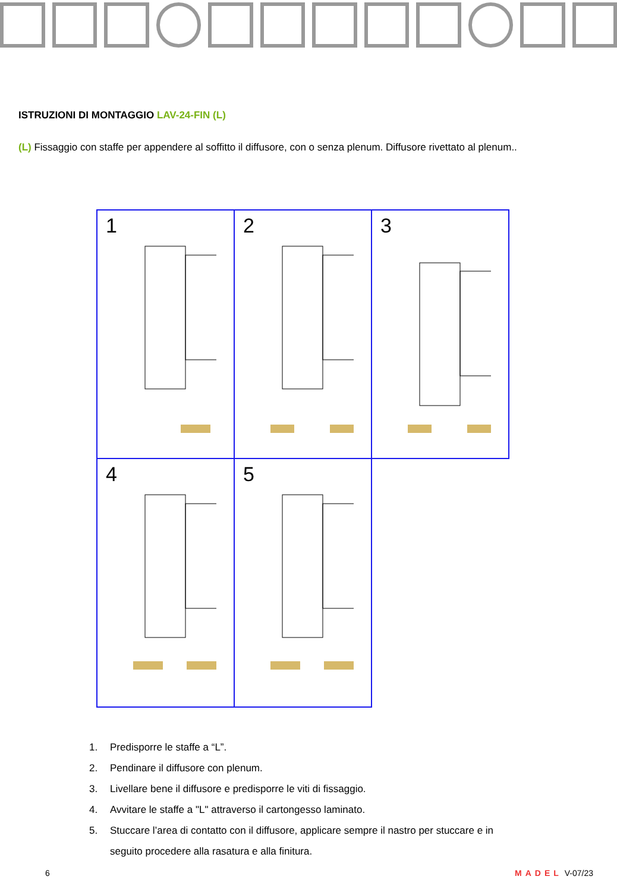ISTRUZIONI DI MONTAGGIO LAV-24-FIN (L)
(L) Fissaggio con staffe per appendere al soffitto il diffusore, con o senza plenum. Diffusore rivettato al plenum..
1
2
3
4
5
1. Predisporre le staffe a “L”.
2. Pendinare il diffusore con plenum.
3. Livellare bene il diffusore e predisporre le viti di fissaggio.
4. Avvitare le staffe a "L" attraverso il cartongesso laminato.
5. Stuccare l’area di contatto con il diffusore, applicare sempre il nastro per stuccare e in
seguito procedere alla rasatura e alla finitura.
6 MADEL V-07/23